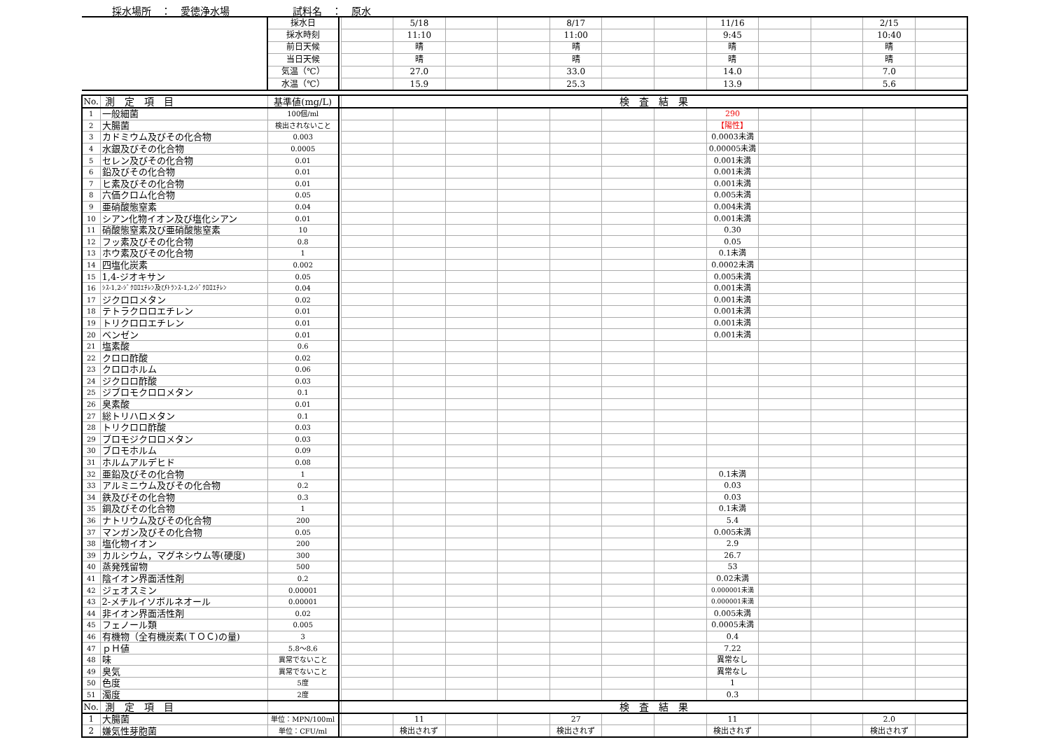採水場所　：　愛徳浄水場 試料名　：　原水
| | | 採水日 | | | 5/18 | | | 8/17 | | | 11/16 | | | 2/15 | |
| | | 採水時刻 | | | 11:10 | | | 11:00 | | | 9:45 | | | 10:40 | |
| | | 前日天候 | | | 晴 | | | 晴 | | | 晴 | | | 晴 | |
| | | 当日天候 | | | 晴 | | | 晴 | | | 晴 | | | 晴 | |
| | | 気温（℃） | | | 27.0 | | | 33.0 | | | 14.0 | | | 7.0 | |
| | | 水温（℃） | | | 15.9 | | | 25.3 | | | 13.9 | | | 5.6 | |
| No. | 測 定 項 目 | 基準値(mg/L) | | 検 査 結 果 | | | | | | | | | | | |
| 1 | 一般細菌 | 100個/ml | | | | | | | | | 290 | | | | |
| 2 | 大腸菌 | 検出されないこと | | | | | | | | | 【陽性】 | | | | |
| 3 | カドミウム及びその化合物 | 0.003 | | | | | | | | | 0.0003未満 | | | | |
| 4 | 水銀及びその化合物 | 0.0005 | | | | | | | | | 0.00005未満 | | | | |
| 5 | セレン及びその化合物 | 0.01 | | | | | | | | | 0.001未満 | | | | |
| 6 | 鉛及びその化合物 | 0.01 | | | | | | | | | 0.001未満 | | | | |
| 7 | ヒ素及びその化合物 | 0.01 | | | | | | | | | 0.001未満 | | | | |
| 8 | 六価クロム化合物 | 0.05 | | | | | | | | | 0.005未満 | | | | |
| 9 | 亜硝酸態窒素 | 0.04 | | | | | | | | | 0.004未満 | | | | |
| 10 | シアン化物イオン及び塩化シアン | 0.01 | | | | | | | | | 0.001未満 | | | | |
| 11 | 硝酸態窒素及び亜硝酸態窒素 | 10 | | | | | | | | | 0.30 | | | | |
| 12 | フッ素及びその化合物 | 0.8 | | | | | | | | | 0.05 | | | | |
| 13 | ホウ素及びその化合物 | 1 | | | | | | | | | 0.1未満 | | | | |
| 14 | 四塩化炭素 | 0.002 | | | | | | | | | 0.0002未満 | | | | |
| 15 | 1,4-ジオキサン | 0.05 | | | | | | | | | 0.005未満 | | | | |
| 16 | ｼｽ-1,2-ｼﾞｸﾛﾛｴﾁﾚﾝ及びﾄﾗﾝｽ-1,2-ｼﾞｸﾛﾛｴﾁﾚﾝ | 0.04 | | | | | | | | | 0.001未満 | | | | |
| 17 | ジクロロメタン | 0.02 | | | | | | | | | 0.001未満 | | | | |
| 18 | テトラクロロエチレン | 0.01 | | | | | | | | | 0.001未満 | | | | |
| 19 | トリクロロエチレン | 0.01 | | | | | | | | | 0.001未満 | | | | |
| 20 | ベンゼン | 0.01 | | | | | | | | | 0.001未満 | | | | |
| 21 | 塩素酸 | 0.6 | | | | | | | | | | | | | |
| 22 | クロロ酢酸 | 0.02 | | | | | | | | | | | | | |
| 23 | クロロホルム | 0.06 | | | | | | | | | | | | | |
| 24 | ジクロロ酢酸 | 0.03 | | | | | | | | | | | | | |
| 25 | ジブロモクロロメタン | 0.1 | | | | | | | | | | | | | |
| 26 | 臭素酸 | 0.01 | | | | | | | | | | | | | |
| 27 | 総トリハロメタン | 0.1 | | | | | | | | | | | | | |
| 28 | トリクロロ酢酸 | 0.03 | | | | | | | | | | | | | |
| 29 | ブロモジクロロメタン | 0.03 | | | | | | | | | | | | | |
| 30 | ブロモホルム | 0.09 | | | | | | | | | | | | | |
| 31 | ホルムアルデヒド | 0.08 | | | | | | | | | | | | | |
| 32 | 亜鉛及びその化合物 | 1 | | | | | | | | | 0.1未満 | | | | |
| 33 | アルミニウム及びその化合物 | 0.2 | | | | | | | | | 0.03 | | | | |
| 34 | 鉄及びその化合物 | 0.3 | | | | | | | | | 0.03 | | | | |
| 35 | 銅及びその化合物 | 1 | | | | | | | | | 0.1未満 | | | | |
| 36 | ナトリウム及びその化合物 | 200 | | | | | | | | | 5.4 | | | | |
| 37 | マンガン及びその化合物 | 0.05 | | | | | | | | | 0.005未満 | | | | |
| 38 | 塩化物イオン | 200 | | | | | | | | | 2.9 | | | | |
| 39 | カルシウム，マグネシウム等(硬度) | 300 | | | | | | | | | 26.7 | | | | |
| 40 | 蒸発残留物 | 500 | | | | | | | | | 53 | | | | |
| 41 | 陰イオン界面活性剤 | 0.2 | | | | | | | | | 0.02未満 | | | | |
| 42 | ジェオスミン | 0.00001 | | | | | | | | | 0.000001未満 | | | | |
| 43 | 2-メチルイソボルネオール | 0.00001 | | | | | | | | | 0.000001未満 | | | | |
| 44 | 非イオン界面活性剤 | 0.02 | | | | | | | | | 0.005未満 | | | | |
| 45 | フェノール類 | 0.005 | | | | | | | | | 0.0005未満 | | | | |
| 46 | 有機物（全有機炭素(ＴＯＣ)の量) | 3 | | | | | | | | | 0.4 | | | | |
| 47 | ｐＨ値 | 5.8～8.6 | | | | | | | | | 7.22 | | | | |
| 48 | 味 | 異常でないこと | | | | | | | | | 異常なし | | | | |
| 49 | 臭気 | 異常でないこと | | | | | | | | | 異常なし | | | | |
| 50 | 色度 | 5度 | | | | | | | | | 1 | | | | |
| 51 | 濁度 | 2度 | | | | | | | | | 0.3 | | | | |
| No. | 測 定 項 目 | | | 検 査 結 果 | | | | | | | | | | | |
| 1 | 大腸菌 | 単位：MPN/100ml | | | 11 | | | 27 | | | 11 | | | 2.0 | |
| 2 | 嫌気性芽胞菌 | 単位：CFU/ml | | | 検出されず | | | 検出されず | | | 検出されず | | | 検出されず | |